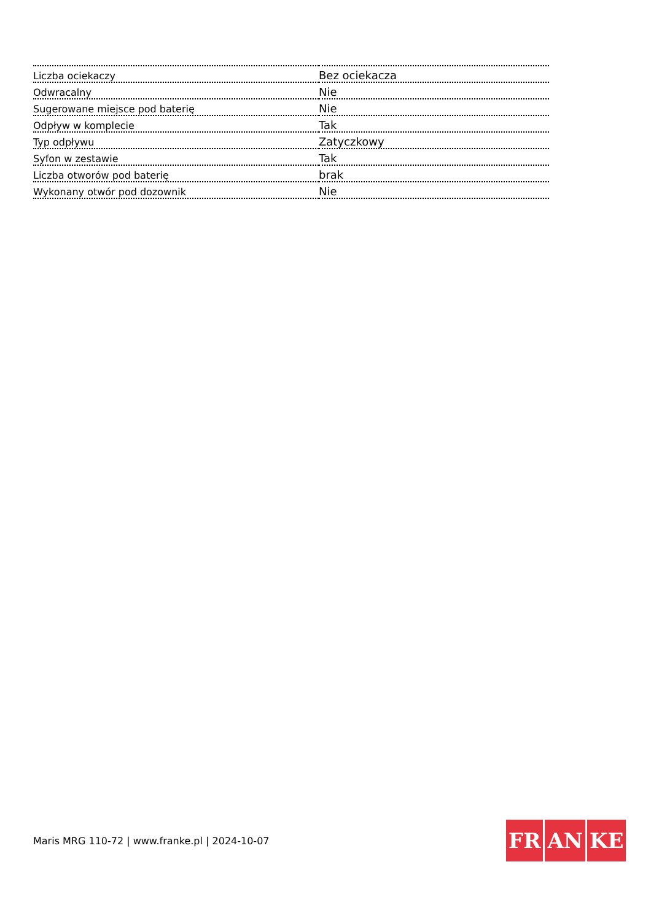| Liczba ociekaczy | Bez ociekacza |
| Odwracalny | Nie |
| Sugerowane miejsce pod baterię | Nie |
| Odpływ w komplecie | Tak |
| Typ odpływu | Zatyczkowy |
| Syfon w zestawie | Tak |
| Liczba otworów pod baterię | brak |
| Wykonany otwór pod dozownik | Nie |
Maris MRG 110-72 | www.franke.pl | 2024-10-07
FR AN KE